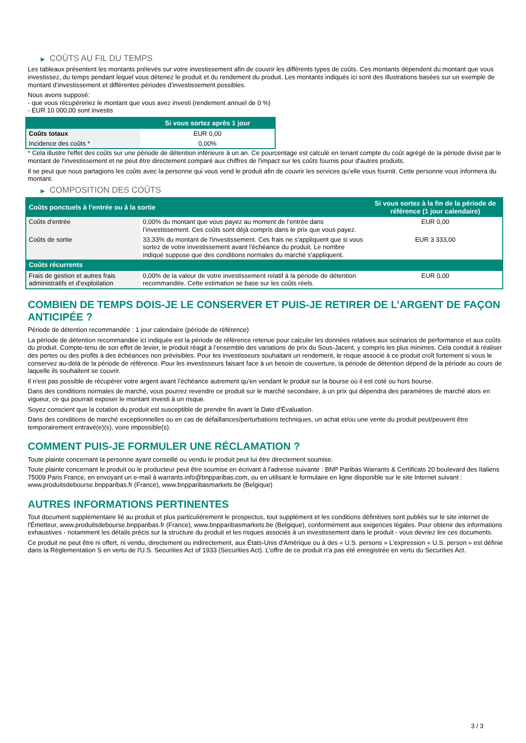▶ COÛTS AU FIL DU TEMPS
Les tableaux présentent les montants prélevés sur votre investissement afin de couvrir les différents types de coûts. Ces montants dépendent du montant que vous investissez, du temps pendant lequel vous détenez le produit et du rendement du produit. Les montants indiqués ici sont des illustrations basées sur un exemple de montant d’investissement et différentes périodes d’investissement possibles.
Nous avons supposé:
- que vous récupéreriez le montant que vous avez investi (rendement annuel de 0 %)
- EUR 10 000,00 sont investis
| | Si vous sortez après 1 jour |
| --- | --- |
| Coûts totaux | EUR 0,00 |
| Incidence des coûts * | 0,00% |
* Cela illustre l'effet des coûts sur une période de détention inférieure à un an. Ce pourcentage est calculé en tenant compte du coût agrégé de la période divisé par le montant de l'investissement et ne peut être directement comparé aux chiffres de l'impact sur les coûts fournis pour d'autres produits.
Il se peut que nous partagions les coûts avec la personne qui vous vend le produit afin de couvrir les services qu’elle vous fournit. Cette personne vous informera du montant.
▶ COMPOSITION DES COÛTS
| Coûts ponctuels à l’entrée ou à la sortie | | Si vous sortez à la fin de la période de référence (1 jour calendaire) |
| --- | --- | --- |
| Coûts d'entrée | 0,00% du montant que vous payez au moment de l’entrée dans l’investissement. Ces coûts sont déjà compris dans le prix que vous payez. | EUR 0,00 |
| Coûts de sortie | 33,33% du montant de l'investissement. Ces frais ne s'appliquent que si vous sortez de votre investissement avant l'échéance du produit. Le nombre indiqué suppose que des conditions normales du marché s'appliquent. | EUR 3 333,00 |
| Coûts récurrents | | |
| Frais de gestion et autres frais administratifs et d’exploitation | 0,00% de la valeur de votre investissement relatif à la période de détention recommandée. Cette estimation se base sur les coûts réels. | EUR 0,00 |
COMBIEN DE TEMPS DOIS-JE LE CONSERVER ET PUIS-JE RETIRER DE L’ARGENT DE FAÇON ANTICIPÉE ?
Période de détention recommandée : 1 jour calendaire (période de référence)
La période de détention recommandée ici indiquée est la période de référence retenue pour calculer les données relatives aux scénarios de performance et aux coûts du produit. Compte-tenu de son effet de levier, le produit réagit à l’ensemble des variations de prix du Sous-Jacent, y compris les plus minimes. Cela conduit à réaliser des pertes ou des profits à des échéances non prévisibles. Pour les investisseurs souhaitant un rendement, le risque associé à ce produit croît fortement si vous le conservez au-delà de la période de référence. Pour les investisseurs faisant face à un besoin de couverture, la période de détention dépend de la période au cours de laquelle ils souhaitent se couvrir.
Il n'est pas possible de récupérer votre argent avant l’échéance autrement qu'en vendant le produit sur la bourse où il est coté ou hors bourse.
Dans des conditions normales de marché, vous pourrez revendre ce produit sur le marché secondaire, à un prix qui dépendra des paramètres de marché alors en vigueur, ce qui pourrait exposer le montant investi à un risque.
Soyez conscient que la cotation du produit est susceptible de prendre fin avant la Date d'Évaluation.
Dans des conditions de marché exceptionnelles ou en cas de défaillances/perturbations techniques, un achat et/ou une vente du produit peut/peuvent être temporairement entravé(e)(s), voire impossible(s).
COMMENT PUIS-JE FORMULER UNE RÉCLAMATION ?
Toute plainte concernant la personne ayant conseillé ou vendu le produit peut lui être directement soumise.
Toute plainte concernant le produit ou le producteur peut être soumise en écrivant à l'adresse suivante : BNP Paribas Warrants & Certificats 20 boulevard des Italiens 75009 Paris France, en envoyant un e-mail à warrants.info@bnpparibas.com, ou en utilisant le formulaire en ligne disponible sur le site Internet suivant : www.produitsdebourse.bnpparibas.fr (France), www.bnpparibasmarkets.be (Belgique)
AUTRES INFORMATIONS PERTINENTES
Tout document supplémentaire lié au produit et plus particulièrement le prospectus, tout supplément et les conditions définitives sont publiés sur le site internet de l'Émetteur, www.produitsdebourse.bnpparibas.fr (France), www.bnpparibasmarkets.be (Belgique), conformément aux exigences légales. Pour obtenir des informations exhaustives - notamment les détails précis sur la structure du produit et les risques associés à un investissement dans le produit - vous devriez lire ces documents.
Ce produit ne peut être ni offert, ni vendu, directement ou indirectement, aux États-Unis d'Amérique ou à des « U.S. persons » L'expression « U.S. person » est définie dans la Réglementation S en vertu de l'U.S. Securities Act of 1933 (Securities Act). L'offre de ce produit n'a pas été enregistrée en vertu du Securities Act.
3 / 3